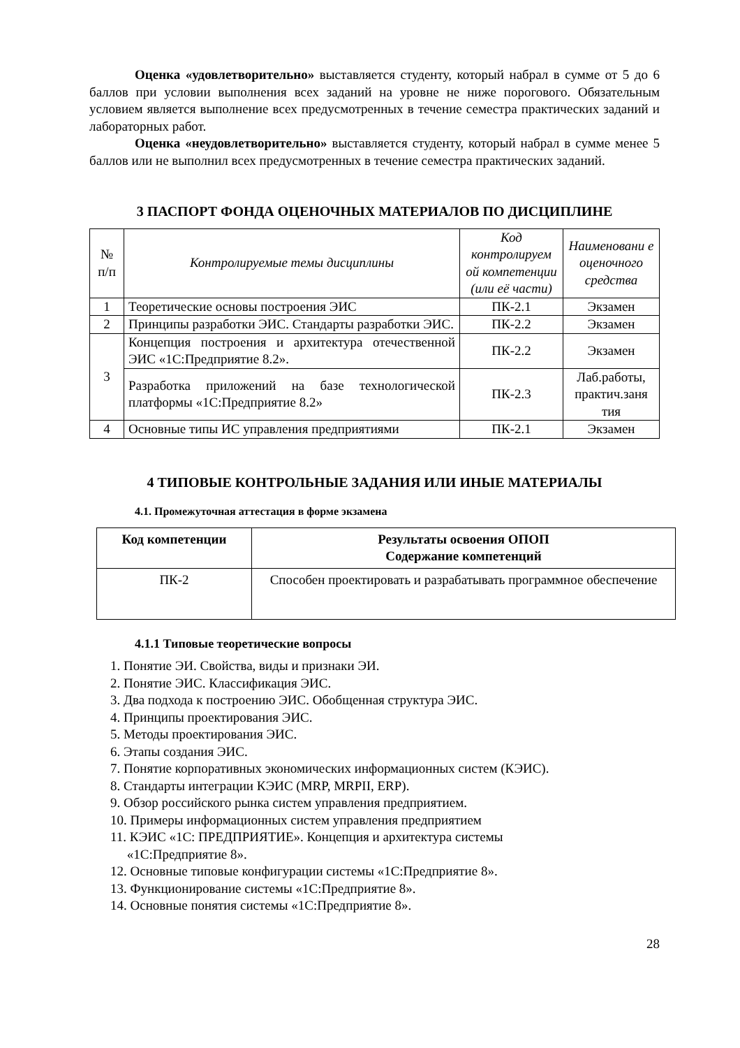Оценка «удовлетворительно» выставляется студенту, который набрал в сумме от 5 до 6 баллов при условии выполнения всех заданий на уровне не ниже порогового. Обязательным условием является выполнение всех предусмотренных в течение семестра практических заданий и лабораторных работ.
Оценка «неудовлетворительно» выставляется студенту, который набрал в сумме менее 5 баллов или не выполнил всех предусмотренных в течение семестра практических заданий.
3 ПАСПОРТ ФОНДА ОЦЕНОЧНЫХ МАТЕРИАЛОВ ПО ДИСЦИПЛИНЕ
| № п/п | Контролируемые темы дисциплины | Код контролируем ой компетенции (или её части) | Наименовани е оценочного средства |
| --- | --- | --- | --- |
| 1 | Теоретические основы построения ЭИС | ПК-2.1 | Экзамен |
| 2 | Принципы разработки ЭИС. Стандарты разработки ЭИС. | ПК-2.2 | Экзамен |
| 3 | Концепция построения и архитектура отечественной ЭИС «1С:Предприятие 8.2». | ПК-2.2 | Экзамен |
| | Разработка приложений на базе технологической платформы «1С:Предприятие 8.2» | ПК-2.3 | Лаб.работы, практич.заня тия |
| 4 | Основные типы ИС управления предприятиями | ПК-2.1 | Экзамен |
4 ТИПОВЫЕ КОНТРОЛЬНЫЕ ЗАДАНИЯ ИЛИ ИНЫЕ МАТЕРИАЛЫ
4.1. Промежуточная аттестация в форме экзамена
| Код компетенции | Результаты освоения ОПОП Содержание компетенций |
| --- | --- |
| ПК-2 | Способен проектировать и разрабатывать программное обеспечение |
4.1.1 Типовые теоретические вопросы
1. Понятие ЭИ. Свойства, виды и признаки ЭИ.
2. Понятие ЭИС. Классификация ЭИС.
3. Два подхода к построению ЭИС. Обобщенная структура ЭИС.
4. Принципы проектирования ЭИС.
5. Методы проектирования ЭИС.
6. Этапы создания ЭИС.
7. Понятие корпоративных экономических информационных систем (КЭИС).
8. Стандарты интеграции КЭИС (MRP, MRPII, ERP).
9. Обзор российского рынка систем управления предприятием.
10. Примеры информационных систем управления предприятием
11. КЭИС «1С: ПРЕДПРИЯТИЕ». Концепция и архитектура системы
«1С:Предприятие 8».
12. Основные типовые конфигурации системы «1С:Предприятие 8».
13. Функционирование системы «1С:Предприятие 8».
14. Основные понятия системы «1С:Предприятие 8».
28